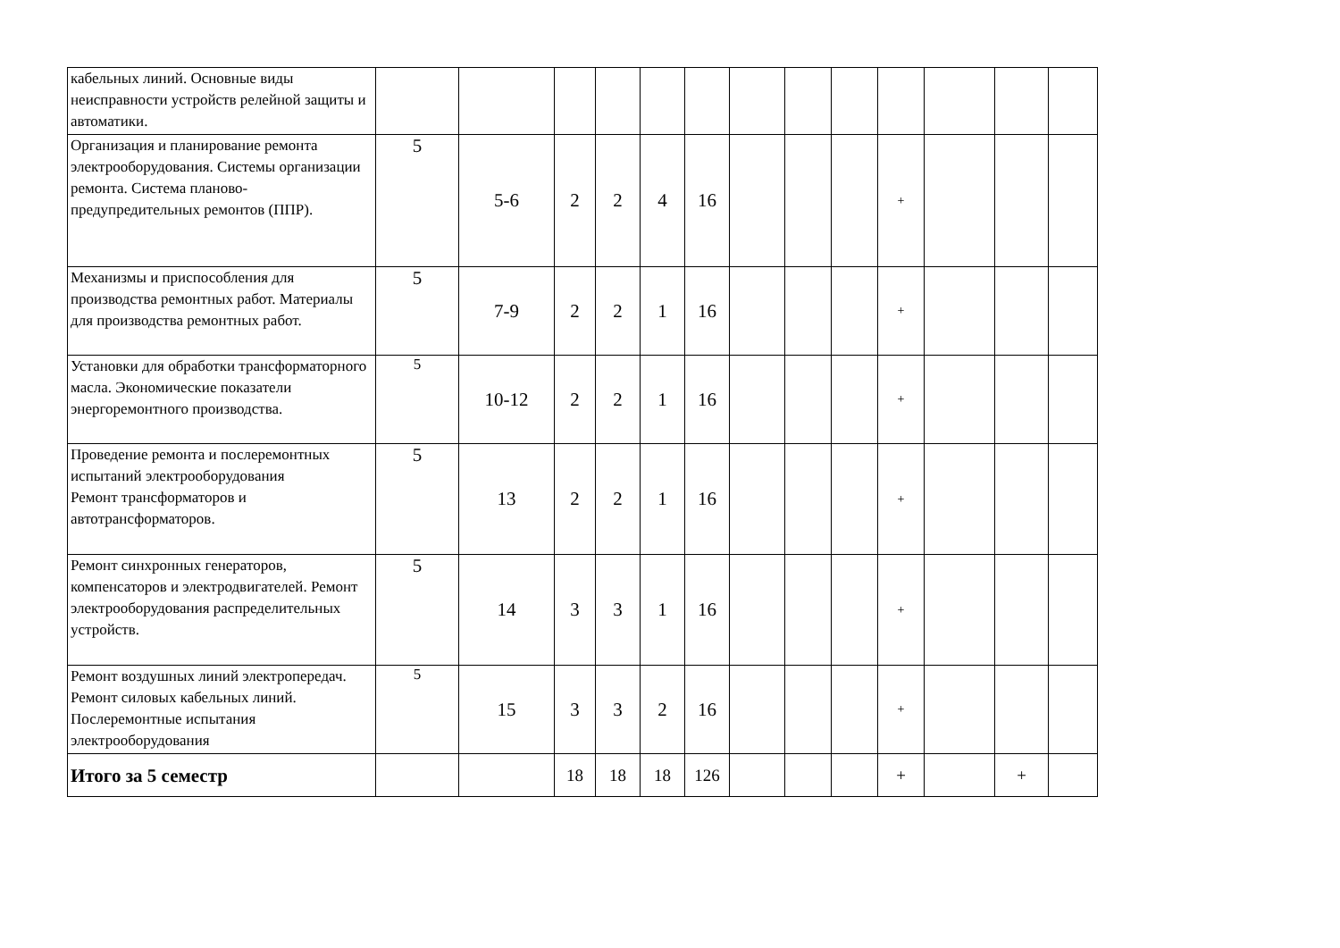| кабельных линий. Основные виды неисправности устройств релейной защиты и автоматики. | | | | | | | | | | | | | |
| Организация и планирование ремонта электрооборудования. Системы организации ремонта. Система планово-предупредительных ремонтов (ППР). | 5 | 5-6 | 2 | 2 | 4 | 16 | | | | + | | | |
| Механизмы и приспособления для производства ремонтных работ. Материалы для производства ремонтных работ. | 5 | 7-9 | 2 | 2 | 1 | 16 | | | | + | | | |
| Установки для обработки трансформаторного масла. Экономические показатели энергоремонтного производства. | 5 | 10-12 | 2 | 2 | 1 | 16 | | | | + | | | |
| Проведение ремонта и послеремонтных испытаний электрооборудования Ремонт трансформаторов и автотрансформаторов. | 5 | 13 | 2 | 2 | 1 | 16 | | | | + | | | |
| Ремонт синхронных генераторов, компенсаторов и электродвигателей. Ремонт электрооборудования распределительных устройств. | 5 | 14 | 3 | 3 | 1 | 16 | | | | + | | | |
| Ремонт воздушных линий электропередач. Ремонт силовых кабельных линий. Послеремонтные испытания электрооборудования | 5 | 15 | 3 | 3 | 2 | 16 | | | | + | | | |
| Итого за 5 семестр | | | 18 | 18 | 18 | 126 | | | | + | | + | |